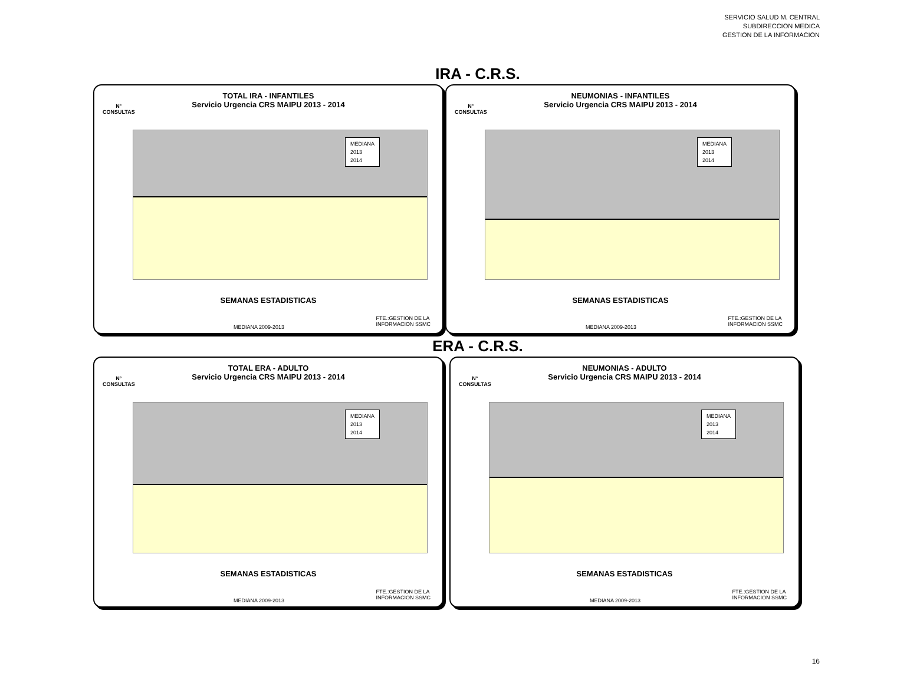SERVICIO SALUD M. CENTRAL
SUBDIRECCION MEDICA
GESTION DE LA INFORMACION
IRA - C.R.S.
TOTAL IRA - INFANTILES
Servicio Urgencia CRS MAIPU 2013 - 2014
N°
CONSULTAS
MEDIANA
2013
2014
SEMANAS ESTADISTICAS
MEDIANA 2009-2013
FTE.:GESTION DE LA
INFORMACION SSMC
NEUMONIAS - INFANTILES
Servicio Urgencia CRS MAIPU 2013 - 2014
N°
CONSULTAS
MEDIANA
2013
2014
SEMANAS ESTADISTICAS
MEDIANA 2009-2013
FTE.:GESTION DE LA
INFORMACION SSMC
ERA - C.R.S.
TOTAL ERA - ADULTO
Servicio Urgencia CRS MAIPU 2013 - 2014
N°
CONSULTAS
MEDIANA
2013
2014
SEMANAS ESTADISTICAS
MEDIANA 2009-2013
FTE.:GESTION DE LA
INFORMACION SSMC
NEUMONIAS - ADULTO
Servicio Urgencia CRS MAIPU 2013 - 2014
N°
CONSULTAS
MEDIANA
2013
2014
SEMANAS ESTADISTICAS
MEDIANA 2009-2013
FTE.:GESTION DE LA
INFORMACION SSMC
16